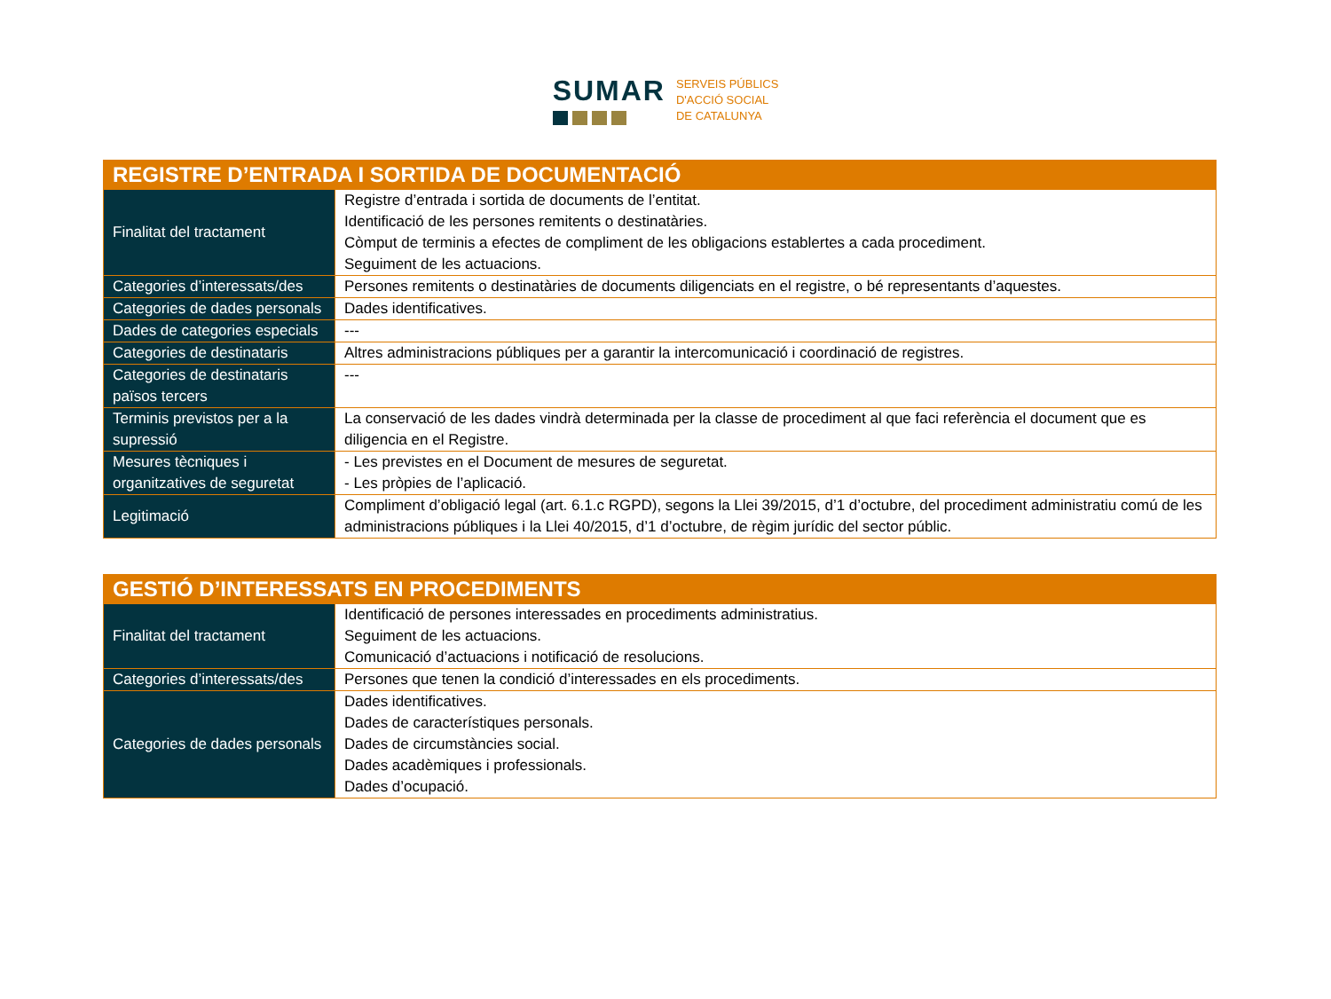SUMAR
SERVEIS PÚBLICS
D'ACCIÓ SOCIAL
DE CATALUNYA
| REGISTRE D’ENTRADA I SORTIDA DE DOCUMENTACIÓ | |
| --- | --- |
| Finalitat del tractament | Registre d’entrada i sortida de documents de l’entitat. Identificació de les persones remitents o destinatàries. Còmput de terminis a efectes de compliment de les obligacions establertes a cada procediment. Seguiment de les actuacions. |
| Categories d’interessats/des | Persones remitents o destinatàries de documents diligenciats en el registre, o bé representants d’aquestes. |
| Categories de dades personals | Dades identificatives. |
| Dades de categories especials | --- |
| Categories de destinataris | Altres administracions públiques per a garantir la intercomunicació i coordinació de registres. |
| Categories de destinataris països tercers | --- |
| Terminis previstos per a la supressió | La conservació de les dades vindrà determinada per la classe de procediment al que faci referència el document que es diligencia en el Registre. |
| Mesures tècniques i organitzatives de seguretat | - Les previstes en el Document de mesures de seguretat. - Les pròpies de l’aplicació. |
| Legitimació | Compliment d’obligació legal (art. 6.1.c RGPD), segons la Llei 39/2015, d’1 d’octubre, del procediment administratiu comú de les administracions públiques i la Llei 40/2015, d’1 d’octubre, de règim jurídic del sector públic. |
| GESTIÓ D’INTERESSATS EN PROCEDIMENTS | |
| --- | --- |
| Finalitat del tractament | Identificació de persones interessades en procediments administratius. Seguiment de les actuacions. Comunicació d’actuacions i notificació de resolucions. |
| Categories d’interessats/des | Persones que tenen la condició d’interessades en els procediments. |
| Categories de dades personals | Dades identificatives. Dades de característiques personals. Dades de circumstàncies social. Dades acadèmiques i professionals. Dades d’ocupació. |